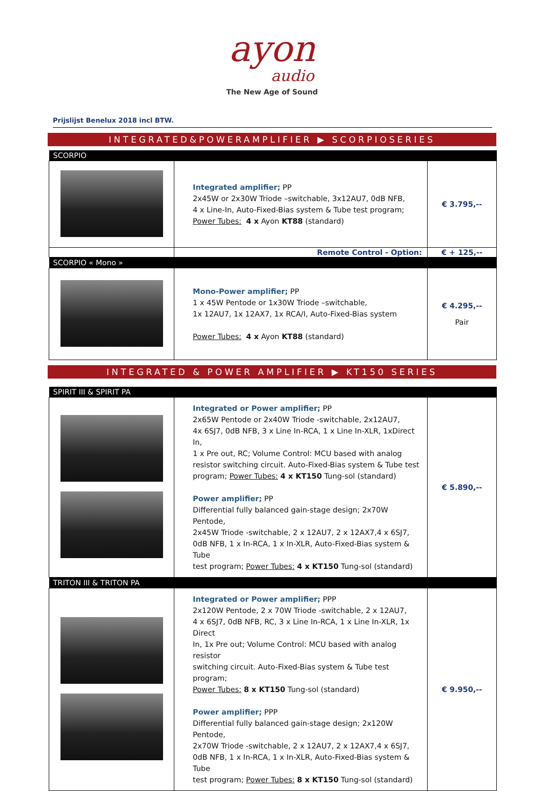ayon
audio
The New Age of Sound
Prijslijst Benelux 2018 incl BTW.
INTEGRATED&POWERAMPLIFIER ▶ SCORPIOSERIES
| SCORPIO | | |
| | Integrated amplifier; PP 2x45W or 2x30W Triode –switchable, 3x12AU7, 0dB NFB, 4 x Line-In, Auto-Fixed-Bias system & Tube test program; Power Tubes: 4 x Ayon KT88 (standard) | € 3.795,-- |
| | Remote Control - Option: | € + 125,-- |
| SCORPIO « Mono » | | |
| | Mono-Power amplifier; PP 1 x 45W Pentode or 1x30W Triode –switchable, 1x 12AU7, 1x 12AX7, 1x RCA/I, Auto-Fixed-Bias system Power Tubes: 4 x Ayon KT88 (standard) | € 4.295,-- Pair |
INTEGRATED & POWER AMPLIFIER ▶ KT150 SERIES
| SPIRIT III & SPIRIT PA | | |
| | Integrated or Power amplifier; PP 2x65W Pentode or 2x40W Triode -switchable, 2x12AU7, 4x 6SJ7, 0dB NFB, 3 x Line In-RCA, 1 x Line In-XLR, 1xDirect In, 1 x Pre out, RC; Volume Control: MCU based with analog resistor switching circuit. Auto-Fixed-Bias system & Tube test program; Power Tubes: 4 x KT150 Tung-sol (standard) Power amplifier; PP Differential fully balanced gain-stage design; 2x70W Pentode, 2x45W Triode -switchable, 2 x 12AU7, 2 x 12AX7,4 x 6SJ7, 0dB NFB, 1 x In-RCA, 1 x In-XLR, Auto-Fixed-Bias system & Tube test program; Power Tubes: 4 x KT150 Tung-sol (standard) | € 5.890,-- |
| TRITON III & TRITON PA | | |
| | Integrated or Power amplifier; PPP 2x120W Pentode, 2 x 70W Triode -switchable, 2 x 12AU7, 4 x 6SJ7, 0dB NFB, RC, 3 x Line In-RCA, 1 x Line In-XLR, 1x Direct In, 1x Pre out; Volume Control: MCU based with analog resistor switching circuit. Auto-Fixed-Bias system & Tube test program; Power Tubes: 8 x KT150 Tung-sol (standard) Power amplifier; PPP Differential fully balanced gain-stage design; 2x120W Pentode, 2x70W Triode -switchable, 2 x 12AU7, 2 x 12AX7,4 x 6SJ7, 0dB NFB, 1 x In-RCA, 1 x In-XLR, Auto-Fixed-Bias system & Tube test program; Power Tubes: 8 x KT150 Tung-sol (standard) | € 9.950,-- |